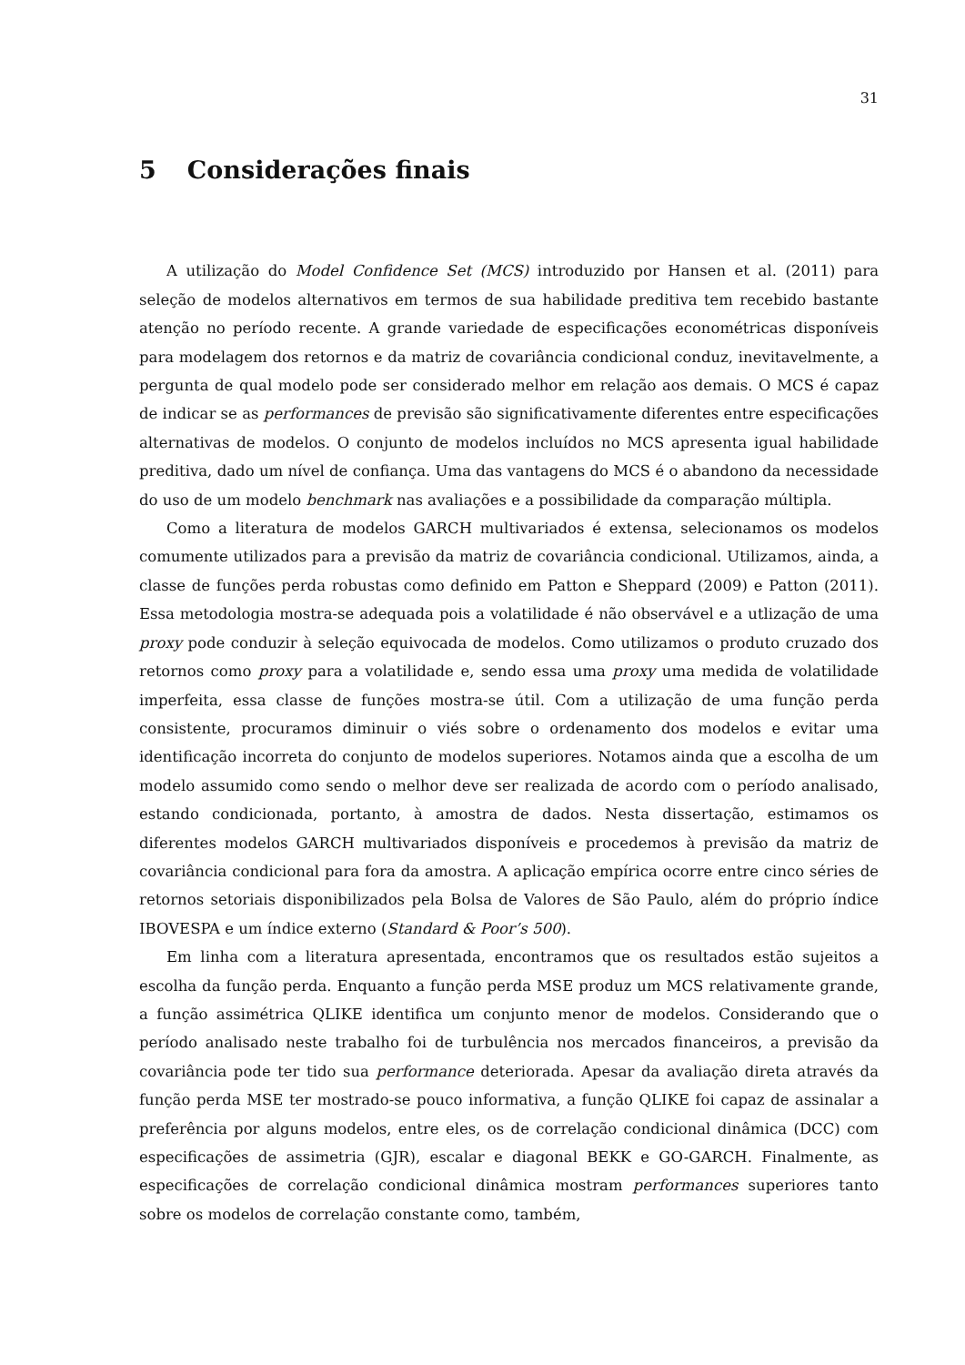31
5 Considerações finais
A utilização do Model Confidence Set (MCS) introduzido por Hansen et al. (2011) para seleção de modelos alternativos em termos de sua habilidade preditiva tem recebido bastante atenção no período recente. A grande variedade de especificações econométricas disponíveis para modelagem dos retornos e da matriz de covariância condicional conduz, inevitavelmente, a pergunta de qual modelo pode ser considerado melhor em relação aos demais. O MCS é capaz de indicar se as performances de previsão são significativamente diferentes entre especificações alternativas de modelos. O conjunto de modelos incluídos no MCS apresenta igual habilidade preditiva, dado um nível de confiança. Uma das vantagens do MCS é o abandono da necessidade do uso de um modelo benchmark nas avaliações e a possibilidade da comparação múltipla.
Como a literatura de modelos GARCH multivariados é extensa, selecionamos os modelos comumente utilizados para a previsão da matriz de covariância condicional. Utilizamos, ainda, a classe de funções perda robustas como definido em Patton e Sheppard (2009) e Patton (2011). Essa metodologia mostra-se adequada pois a volatilidade é não observável e a utlização de uma proxy pode conduzir à seleção equivocada de modelos. Como utilizamos o produto cruzado dos retornos como proxy para a volatilidade e, sendo essa uma proxy uma medida de volatilidade imperfeita, essa classe de funções mostra-se útil. Com a utilização de uma função perda consistente, procuramos diminuir o viés sobre o ordenamento dos modelos e evitar uma identificação incorreta do conjunto de modelos superiores. Notamos ainda que a escolha de um modelo assumido como sendo o melhor deve ser realizada de acordo com o período analisado, estando condicionada, portanto, à amostra de dados. Nesta dissertação, estimamos os diferentes modelos GARCH multivariados disponíveis e procedemos à previsão da matriz de covariância condicional para fora da amostra. A aplicação empírica ocorre entre cinco séries de retornos setoriais disponibilizados pela Bolsa de Valores de São Paulo, além do próprio índice IBOVESPA e um índice externo (Standard & Poor’s 500).
Em linha com a literatura apresentada, encontramos que os resultados estão sujeitos a escolha da função perda. Enquanto a função perda MSE produz um MCS relativamente grande, a função assimétrica QLIKE identifica um conjunto menor de modelos. Considerando que o período analisado neste trabalho foi de turbulência nos mercados financeiros, a previsão da covariância pode ter tido sua performance deteriorada. Apesar da avaliação direta através da função perda MSE ter mostrado-se pouco informativa, a função QLIKE foi capaz de assinalar a preferência por alguns modelos, entre eles, os de correlação condicional dinâmica (DCC) com especificações de assimetria (GJR), escalar e diagonal BEKK e GO-GARCH. Finalmente, as especificações de correlação condicional dinâmica mostram performances superiores tanto sobre os modelos de correlação constante como, também,